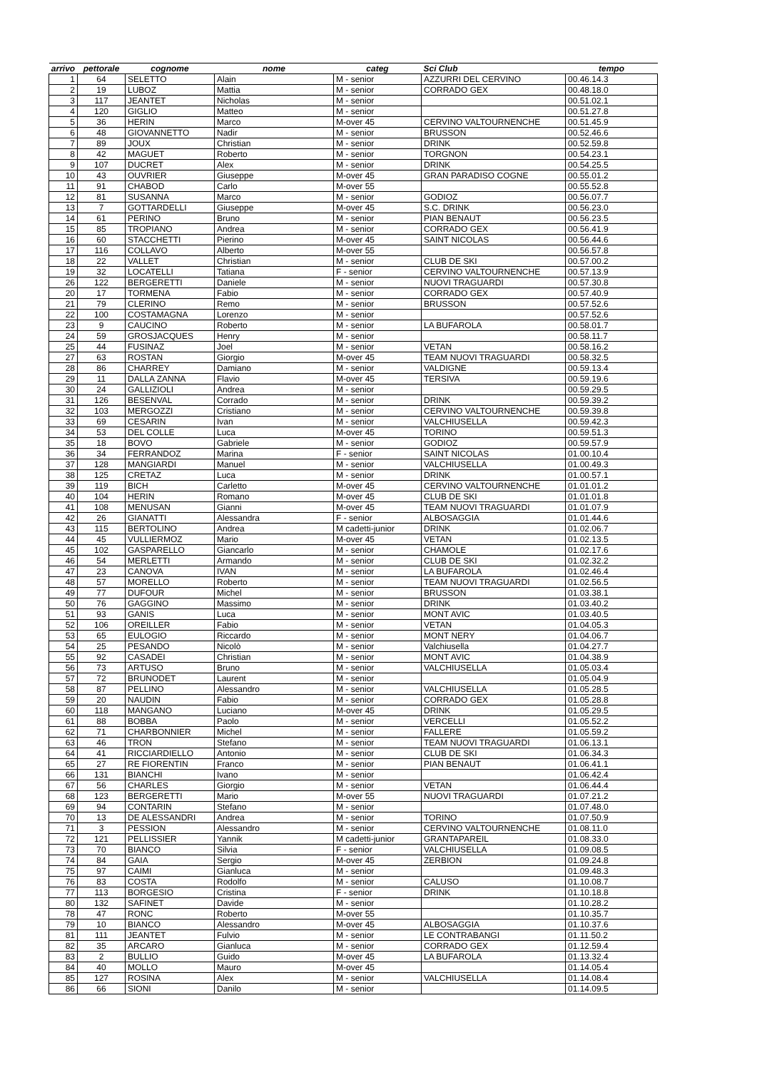| arrivo | pettorale | cognome | nome | categ | Sci Club | tempo |
| --- | --- | --- | --- | --- | --- | --- |
| 1 | 64 | SELETTO | Alain | M - senior | AZZURRI DEL CERVINO | 00.46.14.3 |
| 2 | 19 | LUBOZ | Mattia | M - senior | CORRADO GEX | 00.48.18.0 |
| 3 | 117 | JEANTET | Nicholas | M - senior | | 00.51.02.1 |
| 4 | 120 | GIGLIO | Matteo | M - senior | | 00.51.27.8 |
| 5 | 36 | HERIN | Marco | M-over 45 | CERVINO VALTOURNENCHE | 00.51.45.9 |
| 6 | 48 | GIOVANNETTO | Nadir | M - senior | BRUSSON | 00.52.46.6 |
| 7 | 89 | JOUX | Christian | M - senior | DRINK | 00.52.59.8 |
| 8 | 42 | MAGUET | Roberto | M - senior | TORGNON | 00.54.23.1 |
| 9 | 107 | DUCRET | Alex | M - senior | DRINK | 00.54.25.5 |
| 10 | 43 | OUVRIER | Giuseppe | M-over 45 | GRAN PARADISO COGNE | 00.55.01.2 |
| 11 | 91 | CHABOD | Carlo | M-over 55 | | 00.55.52.8 |
| 12 | 81 | SUSANNA | Marco | M - senior | GODIOZ | 00.56.07.7 |
| 13 | 7 | GOTTARDELLI | Giuseppe | M-over 45 | S.C. DRINK | 00.56.23.0 |
| 14 | 61 | PERINO | Bruno | M - senior | PIAN BENAUT | 00.56.23.5 |
| 15 | 85 | TROPIANO | Andrea | M - senior | CORRADO GEX | 00.56.41.9 |
| 16 | 60 | STACCHETTI | Pierino | M-over 45 | SAINT NICOLAS | 00.56.44.6 |
| 17 | 116 | COLLAVO | Alberto | M-over 55 | | 00.56.57.8 |
| 18 | 22 | VALLET | Christian | M - senior | CLUB DE SKI | 00.57.00.2 |
| 19 | 32 | LOCATELLI | Tatiana | F - senior | CERVINO VALTOURNENCHE | 00.57.13.9 |
| 26 | 122 | BERGERETTI | Daniele | M - senior | NUOVI TRAGUARDI | 00.57.30.8 |
| 20 | 17 | TORMENA | Fabio | M - senior | CORRADO GEX | 00.57.40.9 |
| 21 | 79 | CLERINO | Remo | M - senior | BRUSSON | 00.57.52.6 |
| 22 | 100 | COSTAMAGNA | Lorenzo | M - senior | | 00.57.52.6 |
| 23 | 9 | CAUCINO | Roberto | M - senior | LA BUFAROLA | 00.58.01.7 |
| 24 | 59 | GROSJACQUES | Henry | M - senior | | 00.58.11.7 |
| 25 | 44 | FUSINAZ | Joel | M - senior | VETAN | 00.58.16.2 |
| 27 | 63 | ROSTAN | Giorgio | M-over 45 | TEAM NUOVI TRAGUARDI | 00.58.32.5 |
| 28 | 86 | CHARREY | Damiano | M - senior | VALDIGNE | 00.59.13.4 |
| 29 | 11 | DALLA ZANNA | Flavio | M-over 45 | TERSIVA | 00.59.19.6 |
| 30 | 24 | GALLIZIOLI | Andrea | M - senior | | 00.59.29.5 |
| 31 | 126 | BESENVAL | Corrado | M - senior | DRINK | 00.59.39.2 |
| 32 | 103 | MERGOZZI | Cristiano | M - senior | CERVINO VALTOURNENCHE | 00.59.39.8 |
| 33 | 69 | CESARIN | Ivan | M - senior | VALCHIUSELLA | 00.59.42.3 |
| 34 | 53 | DEL COLLE | Luca | M-over 45 | TORINO | 00.59.51.3 |
| 35 | 18 | BOVO | Gabriele | M - senior | GODIOZ | 00.59.57.9 |
| 36 | 34 | FERRANDOZ | Marina | F - senior | SAINT NICOLAS | 01.00.10.4 |
| 37 | 128 | MANGIARDI | Manuel | M - senior | VALCHIUSELLA | 01.00.49.3 |
| 38 | 125 | CRETAZ | Luca | M - senior | DRINK | 01.00.57.1 |
| 39 | 119 | BICH | Carletto | M-over 45 | CERVINO VALTOURNENCHE | 01.01.01.2 |
| 40 | 104 | HERIN | Romano | M-over 45 | CLUB DE SKI | 01.01.01.8 |
| 41 | 108 | MENUSAN | Gianni | M-over 45 | TEAM NUOVI TRAGUARDI | 01.01.07.9 |
| 42 | 26 | GIANATTI | Alessandra | F - senior | ALBOSAGGIA | 01.01.44.6 |
| 43 | 115 | BERTOLINO | Andrea | M cadetti-junior | DRINK | 01.02.06.7 |
| 44 | 45 | VULLIERMOZ | Mario | M-over 45 | VETAN | 01.02.13.5 |
| 45 | 102 | GASPARELLO | Giancarlo | M - senior | CHAMOLE | 01.02.17.6 |
| 46 | 54 | MERLETTI | Armando | M - senior | CLUB DE SKI | 01.02.32.2 |
| 47 | 23 | CANOVA | IVAN | M - senior | LA BUFAROLA | 01.02.46.4 |
| 48 | 57 | MORELLO | Roberto | M - senior | TEAM NUOVI TRAGUARDI | 01.02.56.5 |
| 49 | 77 | DUFOUR | Michel | M - senior | BRUSSON | 01.03.38.1 |
| 50 | 76 | GAGGINO | Massimo | M - senior | DRINK | 01.03.40.2 |
| 51 | 93 | GANIS | Luca | M - senior | MONT AVIC | 01.03.40.5 |
| 52 | 106 | OREILLER | Fabio | M - senior | VETAN | 01.04.05.3 |
| 53 | 65 | EULOGIO | Riccardo | M - senior | MONT NERY | 01.04.06.7 |
| 54 | 25 | PESANDO | Nicolò | M - senior | Valchiusella | 01.04.27.7 |
| 55 | 92 | CASADEI | Christian | M - senior | MONT AVIC | 01.04.38.9 |
| 56 | 73 | ARTUSO | Bruno | M - senior | VALCHIUSELLA | 01.05.03.4 |
| 57 | 72 | BRUNODET | Laurent | M - senior | | 01.05.04.9 |
| 58 | 87 | PELLINO | Alessandro | M - senior | VALCHIUSELLA | 01.05.28.5 |
| 59 | 20 | NAUDIN | Fabio | M - senior | CORRADO GEX | 01.05.28.8 |
| 60 | 118 | MANGANO | Luciano | M-over 45 | DRINK | 01.05.29.5 |
| 61 | 88 | BOBBA | Paolo | M - senior | VERCELLI | 01.05.52.2 |
| 62 | 71 | CHARBONNIER | Michel | M - senior | FALLERE | 01.05.59.2 |
| 63 | 46 | TRON | Stefano | M - senior | TEAM NUOVI TRAGUARDI | 01.06.13.1 |
| 64 | 41 | RICCIARDIELLO | Antonio | M - senior | CLUB DE SKI | 01.06.34.3 |
| 65 | 27 | RE FIORENTIN | Franco | M - senior | PIAN BENAUT | 01.06.41.1 |
| 66 | 131 | BIANCHI | Ivano | M - senior | | 01.06.42.4 |
| 67 | 56 | CHARLES | Giorgio | M - senior | VETAN | 01.06.44.4 |
| 68 | 123 | BERGERETTI | Mario | M-over 55 | NUOVI TRAGUARDI | 01.07.21.2 |
| 69 | 94 | CONTARIN | Stefano | M - senior | | 01.07.48.0 |
| 70 | 13 | DE ALESSANDRI | Andrea | M - senior | TORINO | 01.07.50.9 |
| 71 | 3 | PESSION | Alessandro | M - senior | CERVINO VALTOURNENCHE | 01.08.11.0 |
| 72 | 121 | PELLISSIER | Yannik | M cadetti-junior | GRANTAPAREIL | 01.08.33.0 |
| 73 | 70 | BIANCO | Silvia | F - senior | VALCHIUSELLA | 01.09.08.5 |
| 74 | 84 | GAIA | Sergio | M-over 45 | ZERBION | 01.09.24.8 |
| 75 | 97 | CAIMI | Gianluca | M - senior | | 01.09.48.3 |
| 76 | 83 | COSTA | Rodolfo | M - senior | CALUSO | 01.10.08.7 |
| 77 | 113 | BORGESIO | Cristina | F - senior | DRINK | 01.10.18.8 |
| 80 | 132 | SAFINET | Davide | M - senior | | 01.10.28.2 |
| 78 | 47 | RONC | Roberto | M-over 55 | | 01.10.35.7 |
| 79 | 10 | BIANCO | Alessandro | M-over 45 | ALBOSAGGIA | 01.10.37.6 |
| 81 | 111 | JEANTET | Fulvio | M - senior | LE CONTRABANGI | 01.11.50.2 |
| 82 | 35 | ARCARO | Gianluca | M - senior | CORRADO GEX | 01.12.59.4 |
| 83 | 2 | BULLIO | Guido | M-over 45 | LA BUFAROLA | 01.13.32.4 |
| 84 | 40 | MOLLO | Mauro | M-over 45 | | 01.14.05.4 |
| 85 | 127 | ROSINA | Alex | M - senior | VALCHIUSELLA | 01.14.08.4 |
| 86 | 66 | SIONI | Danilo | M - senior | | 01.14.09.5 |